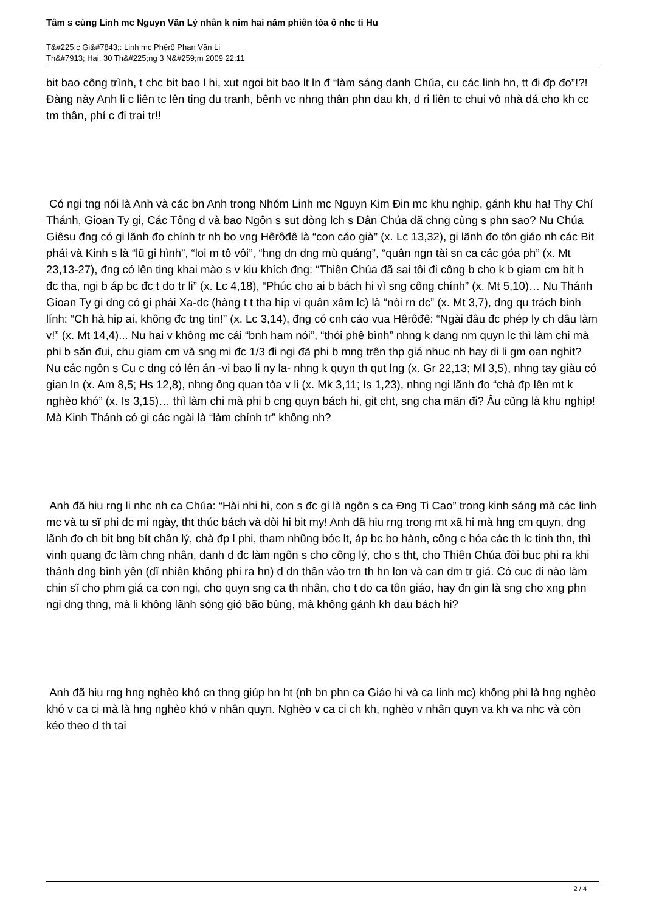Tâm s cùng Linh mc Nguyn Văn Lý nhân k nim hai năm phiên tòa ô nhc ti Hu
T&#225;c Gi&#7843;: Linh mc Phêrô Phan Văn Li
Th&#7913; Hai, 30 Th&#225;ng 3 N&#259;m 2009 22:11
bit bao công trình, t chc bit bao l hi, xut ngoi bit bao lt ln đ “làm sáng danh Chúa, cu các linh hn, tt đi đp đo”!?! Đàng này Anh li c liên tc lên ting đu tranh, bênh vc nhng thân phn đau kh, đ ri liên tc chui vô nhà đá cho kh cc tm thân, phí c đi trai tr!!
Có ngi tng nói là Anh và các bn Anh trong Nhóm Linh mc Nguyn Kim Đin mc khu nghip, gánh khu ha! Thy Chí Thánh, Gioan Ty gi, Các Tông đ và bao Ngôn s sut dòng lch s Dân Chúa đã chng cùng s phn sao? Nu Chúa Giêsu đng có gi lãnh đo chính tr nh bo vng Hêrôđê là “con cáo già” (x. Lc 13,32), gi lãnh đo tôn giáo nh các Bit phái và Kinh s là “lũ gi hình”, “loi m tô vôi”, “hng dn đng mù quáng”, “quân ngn tài sn ca các góa ph” (x. Mt 23,13-27), đng có lên ting khai mào s v kiu khích đng: “Thiên Chúa đã sai tôi đi công b cho k b giam cm bit h đc tha, ngi b áp bc đc t do tr li” (x. Lc 4,18), “Phúc cho ai b bách hi vì sng công chính” (x. Mt 5,10)… Nu Thánh Gioan Ty gi đng có gi phái Xa-đc (hàng t t tha hip vi quân xâm lc) là “nòi rn đc” (x. Mt 3,7), đng qu trách binh lính: “Ch hà hip ai, không đc tng tin!” (x. Lc 3,14), đng có cnh cáo vua Hêrôđê: “Ngài đâu đc phép ly ch dâu làm v!” (x. Mt 14,4)... Nu hai v không mc cái “bnh ham nói”, “thói phê bình” nhng k đang nm quyn lc thì làm chi mà phi b săn đui, chu giam cm và sng mi đc 1/3 đi ngi đã phi b mng trên thp giá nhuc nh hay di li gm oan nghit? Nu các ngôn s Cu c đng có lên án -vi bao li ny la- nhng k quyn th qut lng (x. Gr 22,13; Ml 3,5), nhng tay giàu có gian ln (x. Am 8,5; Hs 12,8), nhng ông quan tòa v li (x. Mk 3,11; Is 1,23), nhng ngi lãnh đo “chà đp lên mt k nghèo khó” (x. Is 3,15)… thì làm chi mà phi b cng quyn bách hi, git cht, sng cha mãn đi? Âu cũng là khu nghip! Mà Kinh Thánh có gi các ngài là “làm chính tr” không nh?
Anh đã hiu rng li nhc nh ca Chúa: “Hài nhi hi, con s đc gi là ngôn s ca Đng Ti Cao” trong kinh sáng mà các linh mc và tu sĩ phi đc mi ngày, tht thúc bách và đòi hi bit my! Anh đã hiu rng trong mt xã hi mà hng cm quyn, đng lãnh đo ch bit bng bít chân lý, chà đp l phi, tham nhũng bóc lt, áp bc bo hành, công c hóa các th lc tinh thn, thì vinh quang đc làm chng nhân, danh d đc làm ngôn s cho công lý, cho s tht, cho Thiên Chúa đòi buc phi ra khi thánh đng bình yên (dĩ nhiên không phi ra hn) đ dn thân vào trn th hn lon và can đm tr giá. Có cuc đi nào làm chin sĩ cho phm giá ca con ngi, cho quyn sng ca th nhân, cho t do ca tôn giáo, hay đn gin là sng cho xng phn ngi đng thng, mà li không lãnh sóng gió bão bùng, mà không gánh kh đau bách hi?
Anh đã hiu rng hng nghèo khó cn thng giúp hn ht (nh bn phn ca Giáo hi và ca linh mc) không phi là hng nghèo khó v ca ci mà là hng nghèo khó v nhân quyn. Nghèo v ca ci ch kh, nghèo v nhân quyn va kh va nhc và còn kéo theo đ th tai
2 / 4